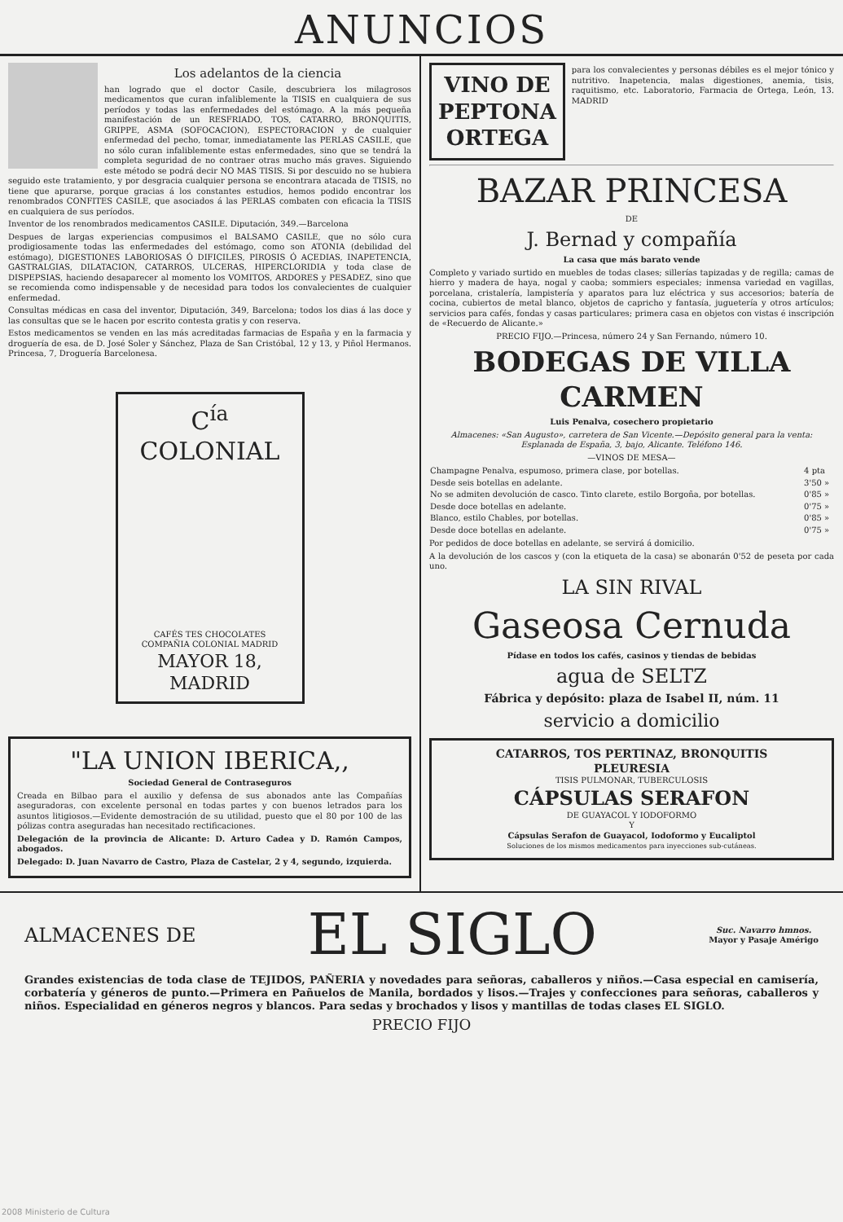ANUNCIOS
Los adelantos de la ciencia
han logrado que el doctor Casile, descubriera los milagrosos medicamentos que curan infaliblemente la TISIS en cualquiera de sus períodos y todas las enfermedades del estómago. A la más pequeña manifestación de un RESFRIADO, TOS, CATARRO, BRONQUITIS, GRIPPE, ASMA (SOFOCACION), ESPECTORACION y de cualquier enfermedad del pecho, tomar, inmediatamente las PERLAS CASILE, que no sólo curan infaliblemente estas enfermedades, sino que se tendrá la completa seguridad de no contraer otras mucho más graves. Siguiendo este método se podrá decir NO MAS TISIS. Si por descuido no se hubiera seguido este tratamiento, y por desgracia cualquier persona se encontrara atacada de TISIS, no tiene que apurarse, porque gracias á los constantes estudios, hemos podido encontrar los renombrados CONFITES CASILE, que asociados á las PERLAS combaten con eficacia la TISIS en cualquiera de sus períodos.
Inventor de los renombrados medicamentos CASILE. Diputación, 349.—Barcelona
Despues de largas experiencias compusimos el BALSAMO CASILE, que no sólo cura prodigiosamente todas las enfermedades del estómago, como son ATONIA (debilidad del estómago), DIGESTIONES LABORIOSAS Ó DIFICILES, PIROSIS Ó ACEDIAS, INAPETENCIA, GASTRALGIAS, DILATACION, CATARROS, ULCERAS, HIPERCLORIDIA y toda clase de DISPEPSIAS, haciendo desaparecer al momento los VOMITOS, ARDORES y PESADEZ, sino que se recomienda como indispensable y de necesidad para todos los convalecientes de cualquier enfermedad.
Consultas médicas en casa del inventor, Diputación, 349, Barcelona; todos los dias á las doce y las consultas que se le hacen por escrito contesta gratis y con reserva.
Estos medicamentos se venden en las más acreditadas farmacias de España y en la farmacia y droguería de esa. de D. José Soler y Sánchez, Plaza de San Cristóbal, 12 y 13, y Piñol Hermanos. Princesa, 7, Droguería Barcelonesa.
C<sup>ía</sup> COLONIAL
CAFÉS TES CHOCOLATES
COMPAÑIA COLONIAL MADRID
MAYOR 18, MADRID
"LA UNION IBERICA,,
Sociedad General de Contraseguros
Creada en Bilbao para el auxilio y defensa de sus abonados ante las Compañías aseguradoras, con excelente personal en todas partes y con buenos letrados para los asuntos litigiosos.—Evidente demostración de su utilidad, puesto que el 80 por 100 de las pólizas contra aseguradas han necesitado rectificaciones.
Delegación de la provincia de Alicante: D. Arturo Cadea y D. Ramón Campos, abogados.
Delegado: D. Juan Navarro de Castro, Plaza de Castelar, 2 y 4, segundo, izquierda.
VINO DE PEPTONA ORTEGA
para los convalecientes y personas débiles es el mejor tónico y nutritivo. Inapetencia, malas digestiones, anemia, tisis, raquitismo, etc. Laboratorio, Farmacia de Ortega, León, 13. MADRID
BAZAR PRINCESA
DE
J. Bernad y compañía
La casa que más barato vende
Completo y variado surtido en muebles de todas clases; sillerías tapizadas y de regilla; camas de hierro y madera de haya, nogal y caoba; sommiers especiales; inmensa variedad en vagillas, porcelana, cristalería, lampistería y aparatos para luz eléctrica y sus accesorios; batería de cocina, cubiertos de metal blanco, objetos de capricho y fantasía, juguetería y otros artículos; servicios para cafés, fondas y casas particulares; primera casa en objetos con vistas é inscripción de «Recuerdo de Alicante.»
PRECIO FIJO.—Princesa, número 24 y San Fernando, número 10.
BODEGAS DE VILLA CARMEN
Luis Penalva, cosechero propietario
Almacenes: «San Augusto», carretera de San Vicente.—Depósito general para la venta: Esplanada de España, 3, bajo, Alicante. Teléfono 146.
—VINOS DE MESA—
| Champagne Penalva, espumoso, primera clase, por botellas. | 4 pta |
| Desde seis botellas en adelante. | 3'50 » |
| No se admiten devolución de casco. Tinto clarete, estilo Borgoña, por botellas. | 0'85 » |
| Desde doce botellas en adelante. | 0'75 » |
| Blanco, estilo Chables, por botellas. | 0'85 » |
| Desde doce botellas en adelante. | 0'75 » |
Por pedidos de doce botellas en adelante, se servirá á domicilio.
A la devolución de los cascos y (con la etiqueta de la casa) se abonarán 0'52 de peseta por cada uno.
LA SIN RIVAL
Gaseosa Cernuda
Pídase en todos los cafés, casinos y tiendas de bebidas
agua de SELTZ
Fábrica y depósito: plaza de Isabel II, núm. 11
servicio a domicilio
CATARROS, TOS PERTINAZ, BRONQUITIS
PLEURESIA
TISIS PULMONAR, TUBERCULOSIS
CÁPSULAS SERAFON
DE GUAYACOL Y IODOFORMO
Y
Cápsulas Serafon de Guayacol, Iodoformo y Eucaliptol
Soluciones de los mismos medicamentos para inyecciones sub-cutáneas.
ALMACENES DE EL SIGLO Suc. Navarro hmnos.
Mayor y Pasaje Amérigo
Grandes existencias de toda clase de TEJIDOS, PAÑERIA y novedades para señoras, caballeros y niños.—Casa especial en camisería, corbatería y géneros de punto.—Primera en Pañuelos de Manila, bordados y lisos.—Trajes y confecciones para señoras, caballeros y niños. Especialidad en géneros negros y blancos. Para sedas y brochados y lisos y mantillas de todas clases EL SIGLO.
PRECIO FIJO
2008 Ministerio de Cultura